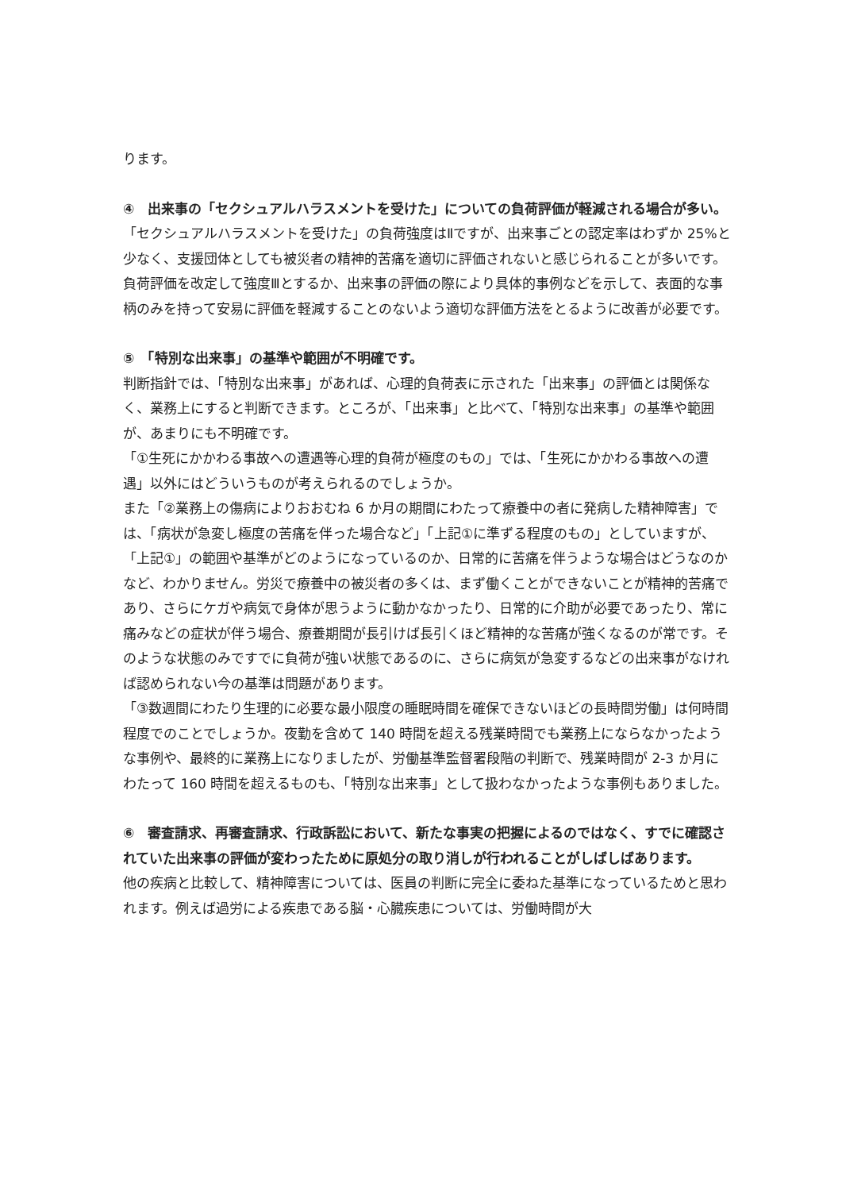ります。
④　出来事の「セクシュアルハラスメントを受けた」についての負荷評価が軽減される場合が多い。
「セクシュアルハラスメントを受けた」の負荷強度はⅡですが、出来事ごとの認定率はわずか 25%と少なく、支援団体としても被災者の精神的苦痛を適切に評価されないと感じられることが多いです。負荷評価を改定して強度Ⅲとするか、出来事の評価の際により具体的事例などを示して、表面的な事柄のみを持って安易に評価を軽減することのないよう適切な評価方法をとるように改善が必要です。
⑤　「特別な出来事」の基準や範囲が不明確です。
判断指針では、「特別な出来事」があれば、心理的負荷表に示された「出来事」の評価とは関係なく、業務上にすると判断できます。ところが、「出来事」と比べて、「特別な出来事」の基準や範囲が、あまりにも不明確です。
「①生死にかかわる事故への遭遇等心理的負荷が極度のもの」では、「生死にかかわる事故への遭遇」以外にはどういうものが考えられるのでしょうか。
また「②業務上の傷病によりおおむね 6 か月の期間にわたって療養中の者に発病した精神障害」では、「病状が急変し極度の苦痛を伴った場合など」「上記①に準ずる程度のもの」としていますが、「上記①」の範囲や基準がどのようになっているのか、日常的に苦痛を伴うような場合はどうなのかなど、わかりません。労災で療養中の被災者の多くは、まず働くことができないことが精神的苦痛であり、さらにケガや病気で身体が思うように動かなかったり、日常的に介助が必要であったり、常に痛みなどの症状が伴う場合、療養期間が長引けば長引くほど精神的な苦痛が強くなるのが常です。そのような状態のみですでに負荷が強い状態であるのに、さらに病気が急変するなどの出来事がなければ認められない今の基準は問題があります。
「③数週間にわたり生理的に必要な最小限度の睡眠時間を確保できないほどの長時間労働」は何時間程度でのことでしょうか。夜勤を含めて 140 時間を超える残業時間でも業務上にならなかったような事例や、最終的に業務上になりましたが、労働基準監督署段階の判断で、残業時間が 2-3 か月にわたって 160 時間を超えるものも、「特別な出来事」として扱わなかったような事例もありました。
⑥　審査請求、再審査請求、行政訴訟において、新たな事実の把握によるのではなく、すでに確認されていた出来事の評価が変わったために原処分の取り消しが行われることがしばしばあります。
他の疾病と比較して、精神障害については、医員の判断に完全に委ねた基準になっているためと思われます。例えば過労による疾患である脳・心臓疾患については、労働時間が大